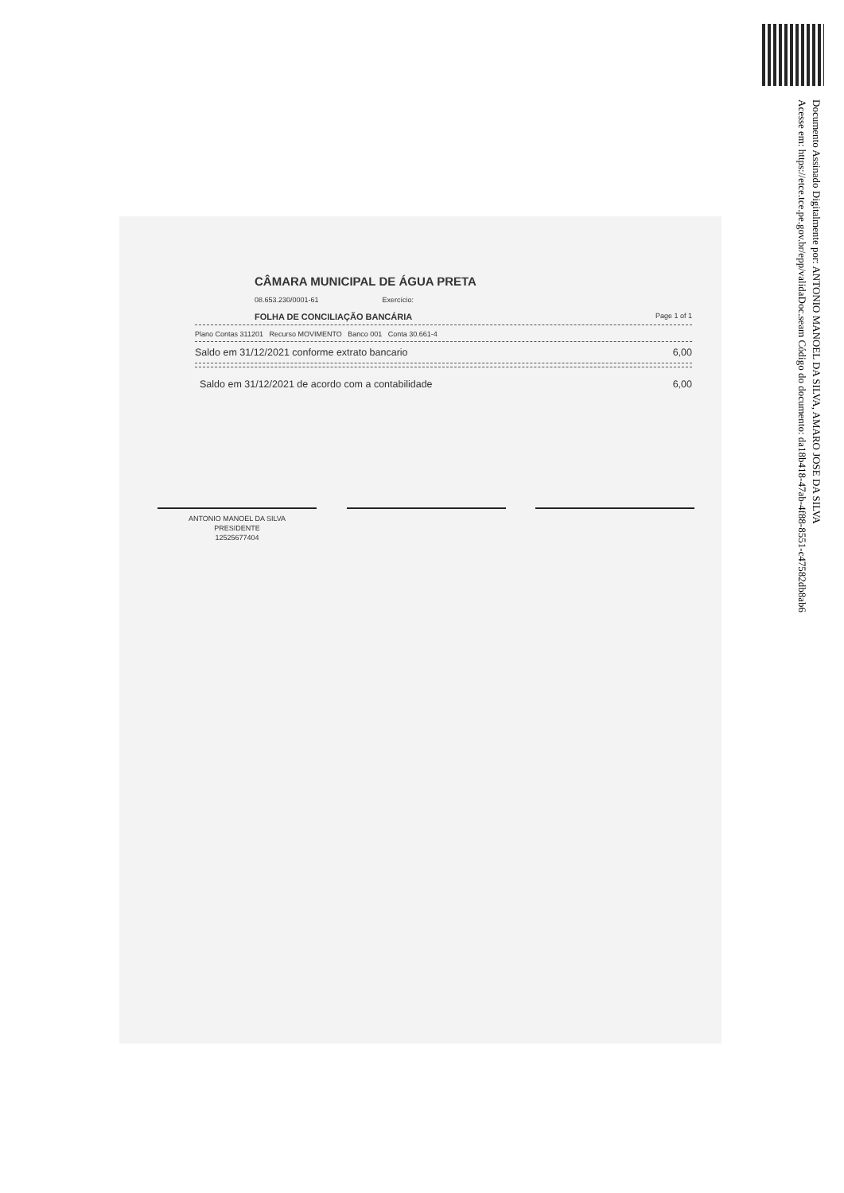Documento Assinado Digitalmente por: ANTONIO MANOEL DA SILVA, AMARO JOSE DA SILVA
Acesse em: https://etce.tce.pe.gov.br/epp/validaDoc.seam Código do documento: da18b418-47ab-4f88-8551-c47582db8ab6
CÂMARA MUNICIPAL DE ÁGUA PRETA
08.653.230/0001-61 Exercício:
FOLHA DE CONCILIAÇÃO BANCÁRIA Page 1 of 1
Plano Contas 311201 Recurso MOVIMENTO Banco 001 Conta 30.661-4
Saldo em 31/12/2021 conforme extrato bancario 6,00
Saldo em 31/12/2021 de acordo com a contabilidade 6,00
ANTONIO MANOEL DA SILVA
PRESIDENTE
12525677404